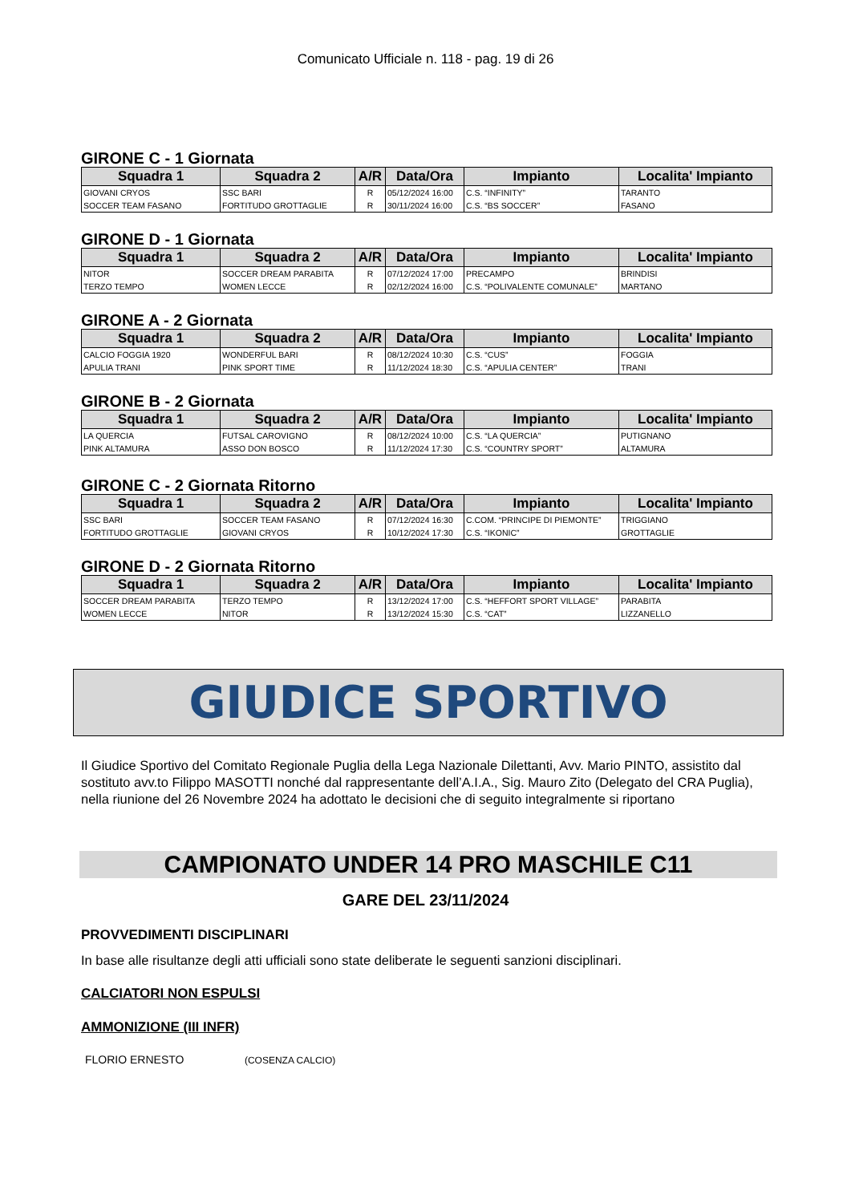Comunicato Ufficiale n. 118 - pag. 19 di 26
GIRONE C - 1 Giornata
| Squadra 1 | Squadra 2 | A/R | Data/Ora | Impianto | Localita' Impianto |
| --- | --- | --- | --- | --- | --- |
| GIOVANI CRYOS | SSC BARI | R | 05/12/2024 16:00 | C.S. “INFINITY” | TARANTO |
| SOCCER TEAM FASANO | FORTITUDO GROTTAGLIE | R | 30/11/2024 16:00 | C.S. “BS SOCCER” | FASANO |
GIRONE D - 1 Giornata
| Squadra 1 | Squadra 2 | A/R | Data/Ora | Impianto | Localita' Impianto |
| --- | --- | --- | --- | --- | --- |
| NITOR | SOCCER DREAM PARABITA | R | 07/12/2024 17:00 | PRECAMPO | BRINDISI |
| TERZO TEMPO | WOMEN LECCE | R | 02/12/2024 16:00 | C.S. “POLIVALENTE COMUNALE” | MARTANO |
GIRONE A - 2 Giornata
| Squadra 1 | Squadra 2 | A/R | Data/Ora | Impianto | Localita' Impianto |
| --- | --- | --- | --- | --- | --- |
| CALCIO FOGGIA 1920 | WONDERFUL BARI | R | 08/12/2024 10:30 | C.S. “CUS” | FOGGIA |
| APULIA TRANI | PINK SPORT TIME | R | 11/12/2024 18:30 | C.S. “APULIA CENTER” | TRANI |
GIRONE B - 2 Giornata
| Squadra 1 | Squadra 2 | A/R | Data/Ora | Impianto | Localita' Impianto |
| --- | --- | --- | --- | --- | --- |
| LA QUERCIA | FUTSAL CAROVIGNO | R | 08/12/2024 10:00 | C.S. “LA QUERCIA” | PUTIGNANO |
| PINK ALTAMURA | ASSO DON BOSCO | R | 11/12/2024 17:30 | C.S. “COUNTRY SPORT” | ALTAMURA |
GIRONE C - 2 Giornata Ritorno
| Squadra 1 | Squadra 2 | A/R | Data/Ora | Impianto | Localita' Impianto |
| --- | --- | --- | --- | --- | --- |
| SSC BARI | SOCCER TEAM FASANO | R | 07/12/2024 16:30 | C.COM. “PRINCIPE DI PIEMONTE” | TRIGGIANO |
| FORTITUDO GROTTAGLIE | GIOVANI CRYOS | R | 10/12/2024 17:30 | C.S. “IKONIC” | GROTTAGLIE |
GIRONE D - 2 Giornata Ritorno
| Squadra 1 | Squadra 2 | A/R | Data/Ora | Impianto | Localita' Impianto |
| --- | --- | --- | --- | --- | --- |
| SOCCER DREAM PARABITA | TERZO TEMPO | R | 13/12/2024 17:00 | C.S. “HEFFORT SPORT VILLAGE” | PARABITA |
| WOMEN LECCE | NITOR | R | 13/12/2024 15:30 | C.S. “CAT” | LIZZANELLO |
GIUDICE SPORTIVO
Il Giudice Sportivo del Comitato Regionale Puglia della Lega Nazionale Dilettanti, Avv. Mario PINTO, assistito dal sostituto avv.to Filippo MASOTTI nonché dal rappresentante dell’A.I.A., Sig. Mauro Zito (Delegato del CRA Puglia), nella riunione del 26 Novembre 2024 ha adottato le decisioni che di seguito integralmente si riportano
CAMPIONATO UNDER 14 PRO MASCHILE C11
GARE DEL 23/11/2024
PROVVEDIMENTI DISCIPLINARI
In base alle risultanze degli atti ufficiali sono state deliberate le seguenti sanzioni disciplinari.
CALCIATORI NON ESPULSI
AMMONIZIONE (III INFR)
FLORIO ERNESTO (COSENZA CALCIO)